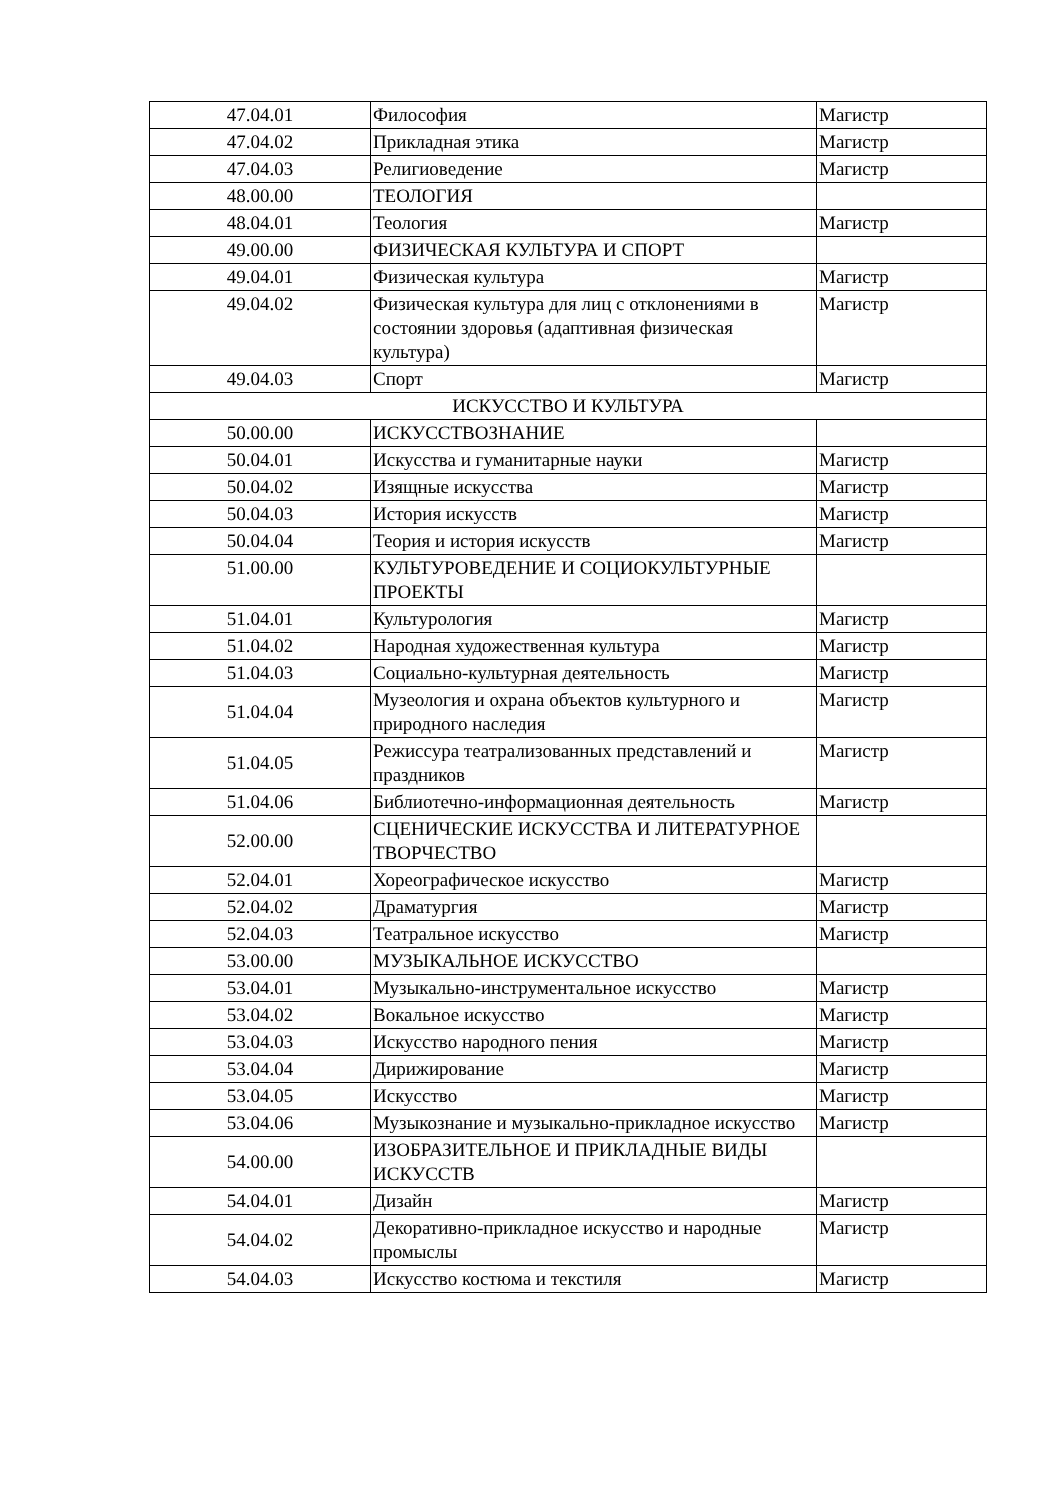| 47.04.01 | Философия | Магистр |
| 47.04.02 | Прикладная этика | Магистр |
| 47.04.03 | Религиоведение | Магистр |
| 48.00.00 | ТЕОЛОГИЯ | |
| 48.04.01 | Теология | Магистр |
| 49.00.00 | ФИЗИЧЕСКАЯ КУЛЬТУРА И СПОРТ | |
| 49.04.01 | Физическая культура | Магистр |
| 49.04.02 | Физическая культура для лиц с отклонениями в состоянии здоровья (адаптивная физическая культура) | Магистр |
| 49.04.03 | Спорт | Магистр |
| ИСКУССТВО И КУЛЬТУРА | | |
| 50.00.00 | ИСКУССТВОЗНАНИЕ | |
| 50.04.01 | Искусства и гуманитарные науки | Магистр |
| 50.04.02 | Изящные искусства | Магистр |
| 50.04.03 | История искусств | Магистр |
| 50.04.04 | Теория и история искусств | Магистр |
| 51.00.00 | КУЛЬТУРОВЕДЕНИЕ И СОЦИОКУЛЬТУРНЫЕ ПРОЕКТЫ | |
| 51.04.01 | Культурология | Магистр |
| 51.04.02 | Народная художественная культура | Магистр |
| 51.04.03 | Социально-культурная деятельность | Магистр |
| 51.04.04 | Музеология и охрана объектов культурного и природного наследия | Магистр |
| 51.04.05 | Режиссура театрализованных представлений и праздников | Магистр |
| 51.04.06 | Библиотечно-информационная деятельность | Магистр |
| 52.00.00 | СЦЕНИЧЕСКИЕ ИСКУССТВА И ЛИТЕРАТУРНОЕ ТВОРЧЕСТВО | |
| 52.04.01 | Хореографическое искусство | Магистр |
| 52.04.02 | Драматургия | Магистр |
| 52.04.03 | Театральное искусство | Магистр |
| 53.00.00 | МУЗЫКАЛЬНОЕ ИСКУССТВО | |
| 53.04.01 | Музыкально-инструментальное искусство | Магистр |
| 53.04.02 | Вокальное искусство | Магистр |
| 53.04.03 | Искусство народного пения | Магистр |
| 53.04.04 | Дирижирование | Магистр |
| 53.04.05 | Искусство | Магистр |
| 53.04.06 | Музыкознание и музыкально-прикладное искусство | Магистр |
| 54.00.00 | ИЗОБРАЗИТЕЛЬНОЕ И ПРИКЛАДНЫЕ ВИДЫ ИСКУССТВ | |
| 54.04.01 | Дизайн | Магистр |
| 54.04.02 | Декоративно-прикладное искусство и народные промыслы | Магистр |
| 54.04.03 | Искусство костюма и текстиля | Магистр |